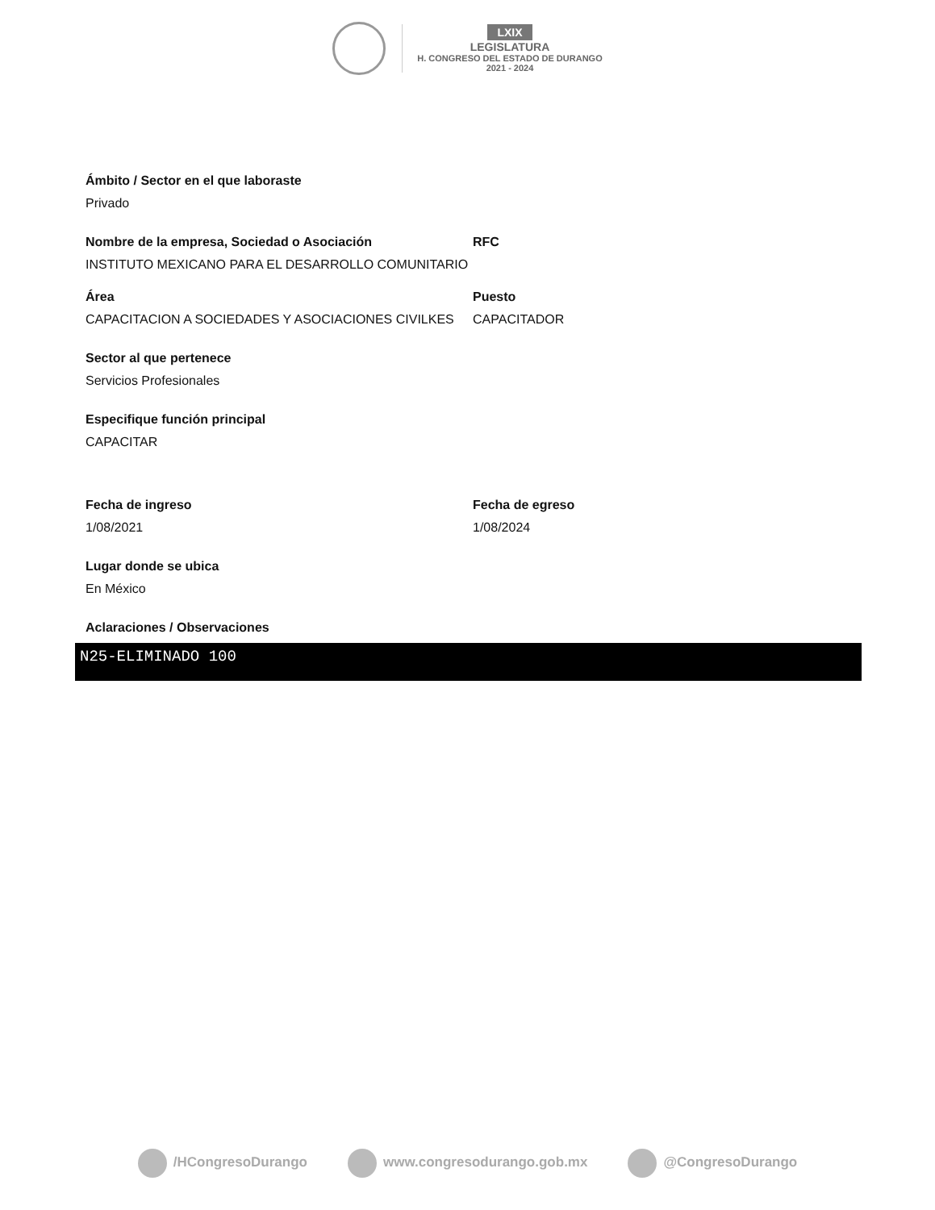LXIX
LEGISLATURA
H. CONGRESO DEL ESTADO DE DURANGO
2021 - 2024
Ámbito / Sector en el que laboraste
Privado
Nombre de la empresa, Sociedad o Asociación
INSTITUTO MEXICANO PARA EL DESARROLLO COMUNITARIO
RFC
Área
CAPACITACION A SOCIEDADES Y ASOCIACIONES CIVILKES
Puesto
CAPACITADOR
Sector al que pertenece
Servicios Profesionales
Especifique función principal
CAPACITAR
Fecha de ingreso
1/08/2021
Fecha de egreso
1/08/2024
Lugar donde se ubica
En México
Aclaraciones / Observaciones
N25-ELIMINADO 100
/HCongresoDurango www.congresodurango.gob.mx @CongresoDurango